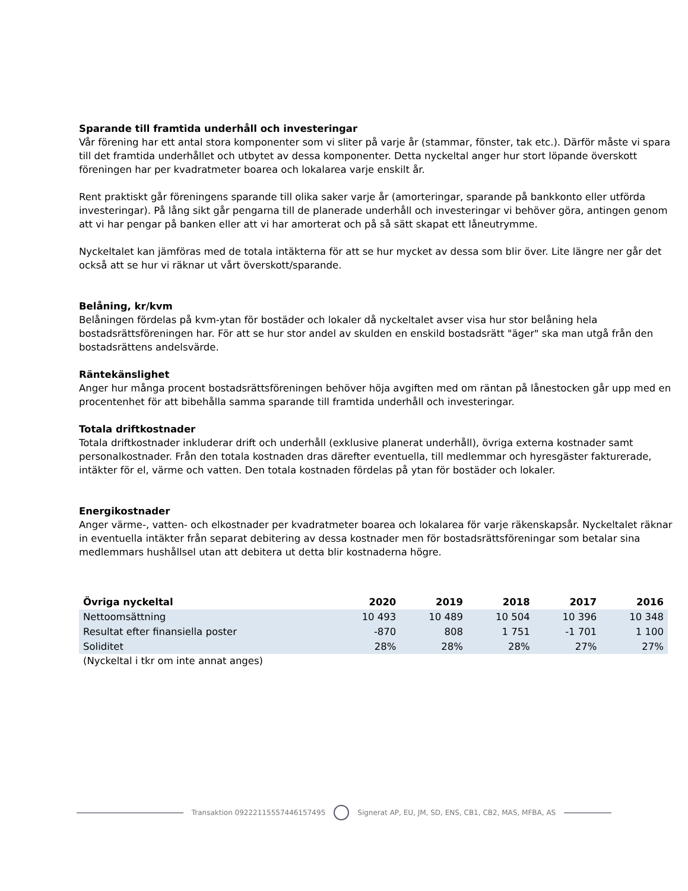Sparande till framtida underhåll och investeringar
Vår förening har ett antal stora komponenter som vi sliter på varje år (stammar, fönster, tak etc.). Därför måste vi spara till det framtida underhållet och utbytet av dessa komponenter. Detta nyckeltal anger hur stort löpande överskott föreningen har per kvadratmeter boarea och lokalarea varje enskilt år.
Rent praktiskt går föreningens sparande till olika saker varje år (amorteringar, sparande på bankkonto eller utförda investeringar). På lång sikt går pengarna till de planerade underhåll och investeringar vi behöver göra, antingen genom att vi har pengar på banken eller att vi har amorterat och på så sätt skapat ett låneutrymme.
Nyckeltalet kan jämföras med de totala intäkterna för att se hur mycket av dessa som blir över. Lite längre ner går det också att se hur vi räknar ut vårt överskott/sparande.
Belåning, kr/kvm
Belåningen fördelas på kvm-ytan för bostäder och lokaler då nyckeltalet avser visa hur stor belåning hela bostadsrättsföreningen har. För att se hur stor andel av skulden en enskild bostadsrätt "äger" ska man utgå från den bostadsrättens andelsvärde.
Räntekänslighet
Anger hur många procent bostadsrättsföreningen behöver höja avgiften med om räntan på lånestocken går upp med en procentenhet för att bibehålla samma sparande till framtida underhåll och investeringar.
Totala driftkostnader
Totala driftkostnader inkluderar drift och underhåll (exklusive planerat underhåll), övriga externa kostnader samt personalkostnader. Från den totala kostnaden dras därefter eventuella, till medlemmar och hyresgäster fakturerade, intäkter för el, värme och vatten. Den totala kostnaden fördelas på ytan för bostäder och lokaler.
Energikostnader
Anger värme-, vatten- och elkostnader per kvadratmeter boarea och lokalarea för varje räkenskapsår. Nyckeltalet räknar in eventuella intäkter från separat debitering av dessa kostnader men för bostadsrättsföreningar som betalar sina medlemmars hushållsel utan att debitera ut detta blir kostnaderna högre.
| Övriga nyckeltal | 2020 | 2019 | 2018 | 2017 | 2016 |
| --- | --- | --- | --- | --- | --- |
| Nettoomsättning | 10 493 | 10 489 | 10 504 | 10 396 | 10 348 |
| Resultat efter finansiella poster | -870 | 808 | 1 751 | -1 701 | 1 100 |
| Soliditet | 28% | 28% | 28% | 27% | 27% |
(Nyckeltal i tkr om inte annat anges)
Transaktion 09222115557446157495
Signerat AP, EU, JM, SD, ENS, CB1, CB2, MAS, MFBA, AS